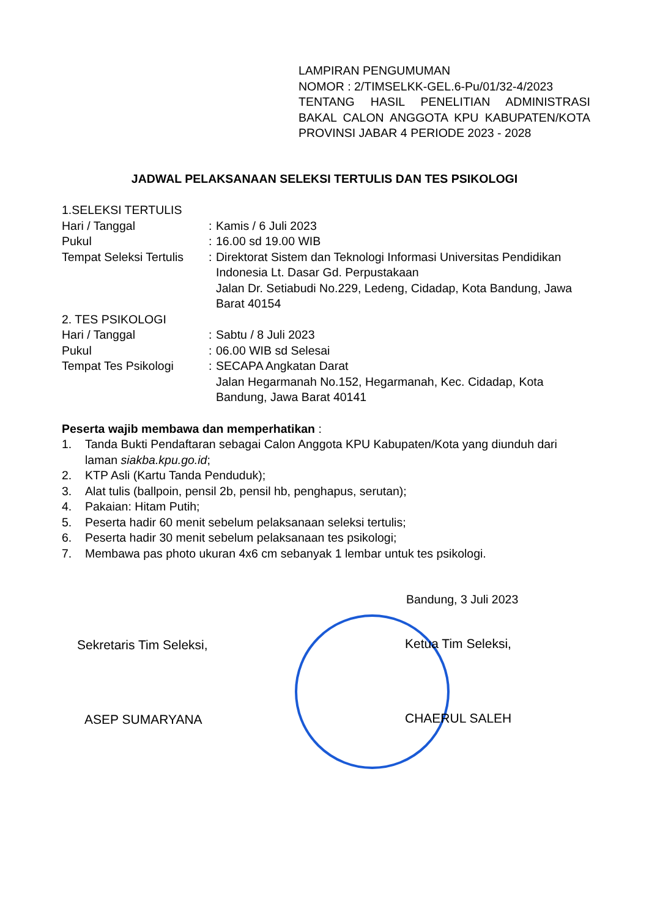LAMPIRAN PENGUMUMAN
NOMOR : 2/TIMSELKK-GEL.6-Pu/01/32-4/2023
TENTANG HASIL PENELITIAN ADMINISTRASI BAKAL CALON ANGGOTA KPU KABUPATEN/KOTA PROVINSI JABAR 4 PERIODE 2023 - 2028
JADWAL PELAKSANAAN SELEKSI TERTULIS DAN TES PSIKOLOGI
1.SELEKSI TERTULIS
Hari / Tanggal : Kamis / 6 Juli 2023
Pukul : 16.00 sd 19.00 WIB
Tempat Seleksi Tertulis
: Direktorat Sistem dan Teknologi Informasi Universitas Pendidikan Indonesia Lt. Dasar Gd. Perpustakaan
Jalan Dr. Setiabudi No.229, Ledeng, Cidadap, Kota Bandung, Jawa Barat 40154
2. TES PSIKOLOGI
Hari / Tanggal : Sabtu / 8 Juli 2023
Pukul : 06.00 WIB sd Selesai
Tempat Tes Psikologi : SECAPA Angkatan Darat
Jalan Hegarmanah No.152, Hegarmanah, Kec. Cidadap, Kota Bandung, Jawa Barat 40141
Peserta wajib membawa dan memperhatikan :
1. Tanda Bukti Pendaftaran sebagai Calon Anggota KPU Kabupaten/Kota yang diunduh dari laman siakba.kpu.go.id;
2. KTP Asli (Kartu Tanda Penduduk);
3. Alat tulis (ballpoin, pensil 2b, pensil hb, penghapus, serutan);
4. Pakaian: Hitam Putih;
5. Peserta hadir 60 menit sebelum pelaksanaan seleksi tertulis;
6. Peserta hadir 30 menit sebelum pelaksanaan tes psikologi;
7. Membawa pas photo ukuran 4x6 cm sebanyak 1 lembar untuk tes psikologi.
Bandung, 3 Juli 2023
Sekretaris Tim Seleksi, Ketua Tim Seleksi,
ASEP SUMARYANA CHAERUL SALEH